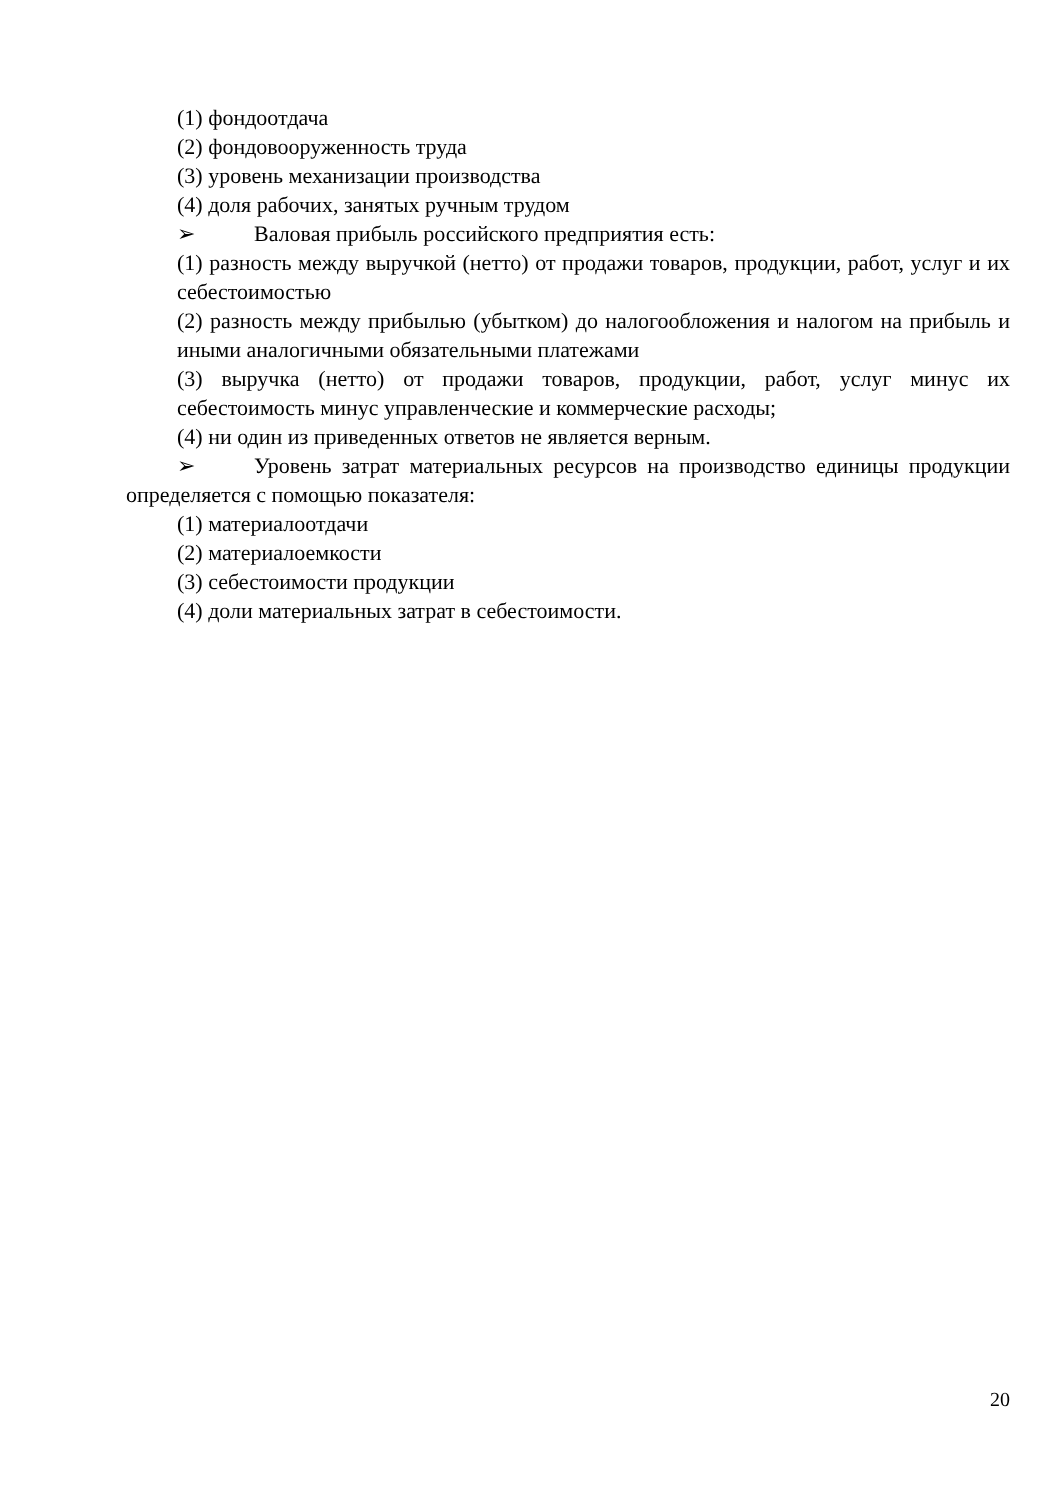(1) фондоотдача
(2) фондовооруженность труда
(3) уровень механизации производства
(4) доля рабочих, занятых ручным трудом
➢ Валовая прибыль российского предприятия есть:
(1) разность между выручкой (нетто) от продажи товаров, продукции, работ, услуг и их себестоимостью
(2) разность между прибылью (убытком) до налогообложения и налогом на прибыль и иными аналогичными обязательными платежами
(3) выручка (нетто) от продажи товаров, продукции, работ, услуг минус их себестоимость минус управленческие и коммерческие расходы;
(4) ни один из приведенных ответов не является верным.
➢ Уровень затрат материальных ресурсов на производство единицы продукции определяется с помощью показателя:
(1) материалоотдачи
(2) материалоемкости
(3) себестоимости продукции
(4) доли материальных затрат в себестоимости.
20